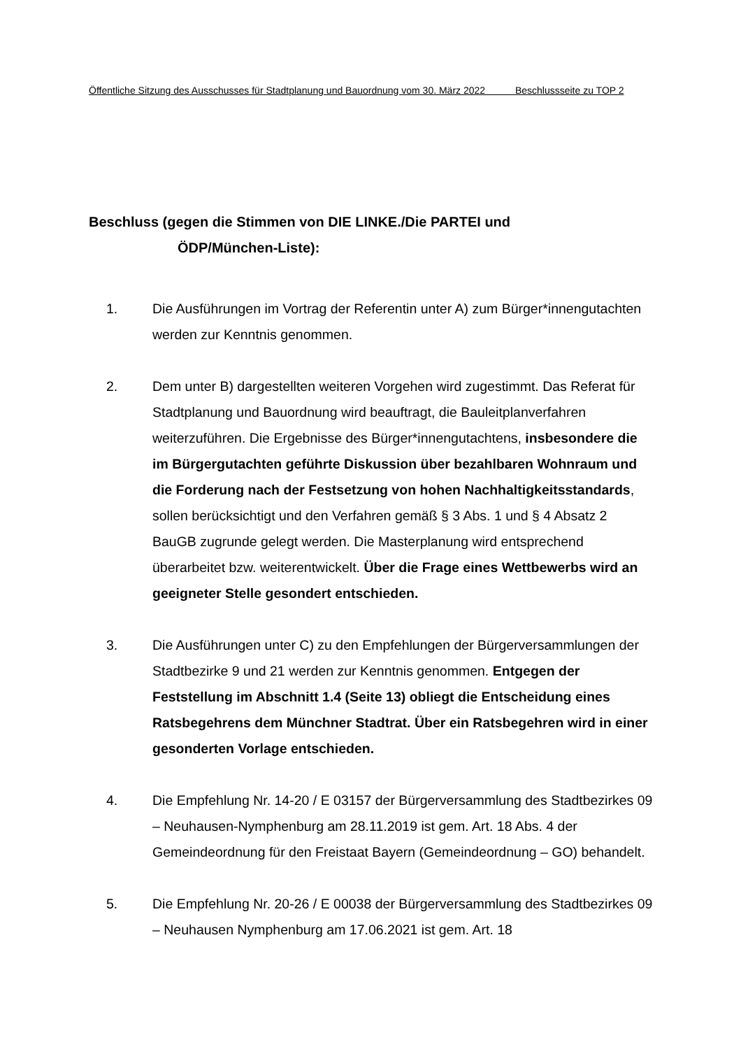Öffentliche Sitzung des Ausschusses für Stadtplanung und Bauordnung vom 30. März 2022 Beschlussseite zu TOP 2
Beschluss (gegen die Stimmen von DIE LINKE./Die PARTEI und
ÖDP/München-Liste):
1. Die Ausführungen im Vortrag der Referentin unter A) zum Bürger*innengutachten werden zur Kenntnis genommen.
2. Dem unter B) dargestellten weiteren Vorgehen wird zugestimmt. Das Referat für Stadtplanung und Bauordnung wird beauftragt, die Bauleitplanverfahren weiterzuführen. Die Ergebnisse des Bürger*innengutachtens, insbesondere die im Bürgergutachten geführte Diskussion über bezahlbaren Wohnraum und die Forderung nach der Festsetzung von hohen Nachhaltigkeitsstandards, sollen berücksichtigt und den Verfahren gemäß § 3 Abs. 1 und § 4 Absatz 2 BauGB zugrunde gelegt werden. Die Masterplanung wird entsprechend überarbeitet bzw. weiterentwickelt. Über die Frage eines Wettbewerbs wird an geeigneter Stelle gesondert entschieden.
3. Die Ausführungen unter C) zu den Empfehlungen der Bürgerversammlungen der Stadtbezirke 9 und 21 werden zur Kenntnis genommen. Entgegen der Feststellung im Abschnitt 1.4 (Seite 13) obliegt die Entscheidung eines Ratsbegehrens dem Münchner Stadtrat. Über ein Ratsbegehren wird in einer gesonderten Vorlage entschieden.
4. Die Empfehlung Nr. 14-20 / E 03157 der Bürgerversammlung des Stadtbezirkes 09 – Neuhausen-Nymphenburg am 28.11.2019 ist gem. Art. 18 Abs. 4 der Gemeindeordnung für den Freistaat Bayern (Gemeindeordnung – GO) behandelt.
5. Die Empfehlung Nr. 20-26 / E 00038 der Bürgerversammlung des Stadtbezirkes 09 – Neuhausen Nymphenburg am 17.06.2021 ist gem. Art. 18